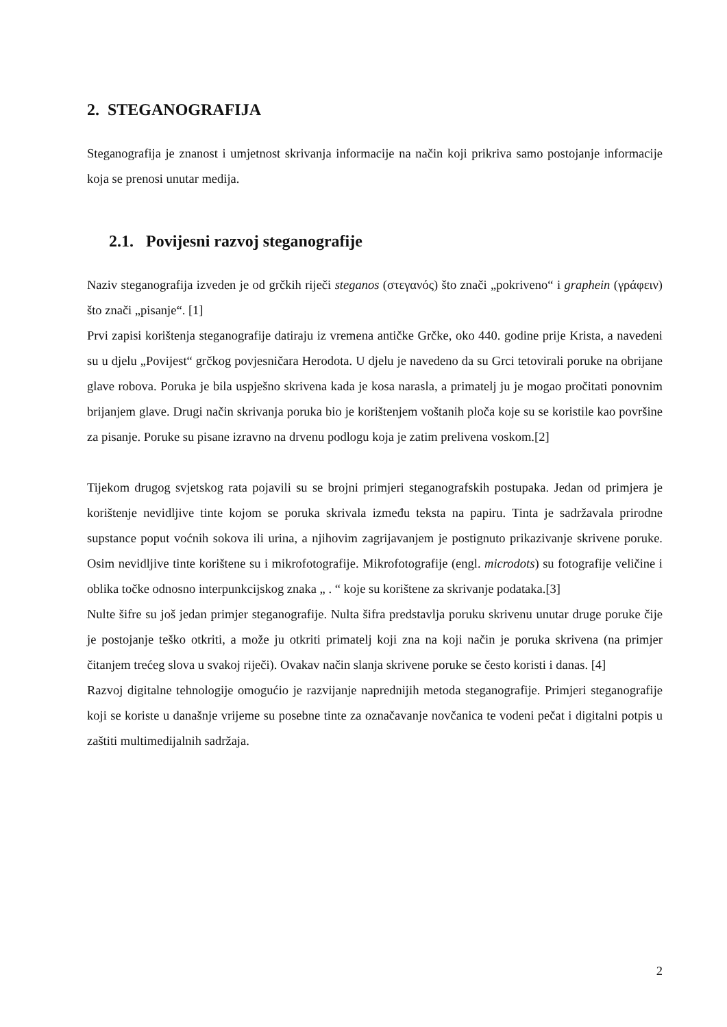2. STEGANOGRAFIJA
Steganografija je znanost i umjetnost skrivanja informacije na način koji prikriva samo postojanje informacije koja se prenosi unutar medija.
2.1. Povijesni razvoj steganografije
Naziv steganografija izveden je od grčkih riječi steganos (στεγανός) što znači „pokriveno“ i graphein (γράφειν) što znači „pisanje“. [1]
Prvi zapisi korištenja steganografije datiraju iz vremena antičke Grčke, oko 440. godine prije Krista, a navedeni su u djelu „Povijest“ grčkog povjesničara Herodota. U djelu je navedeno da su Grci tetovirali poruke na obrijane glave robova. Poruka je bila uspješno skrivena kada je kosa narasla, a primatelj ju je mogao pročitati ponovnim brijanjem glave. Drugi način skrivanja poruka bio je korištenjem voštanih ploča koje su se koristile kao površine za pisanje. Poruke su pisane izravno na drvenu podlogu koja je zatim prelivena voskom.[2]
Tijekom drugog svjetskog rata pojavili su se brojni primjeri steganografskih postupaka. Jedan od primjera je korištenje nevidljive tinte kojom se poruka skrivala između teksta na papiru. Tinta je sadržavala prirodne supstance poput voćnih sokova ili urina, a njihovim zagrijavanjem je postignuto prikazivanje skrivene poruke. Osim nevidljive tinte korištene su i mikrofotografije. Mikrofotografije (engl. microdots) su fotografije veličine i oblika točke odnosno interpunkcijskog znaka „ . “ koje su korištene za skrivanje podataka.[3]
Nulte šifre su još jedan primjer steganografije. Nulta šifra predstavlja poruku skrivenu unutar druge poruke čije je postojanje teško otkriti, a može ju otkriti primatelj koji zna na koji način je poruka skrivena (na primjer čitanjem trećeg slova u svakoj riječi). Ovakav način slanja skrivene poruke se često koristi i danas. [4]
Razvoj digitalne tehnologije omogućio je razvijanje naprednijih metoda steganografije. Primjeri steganografije koji se koriste u današnje vrijeme su posebne tinte za označavanje novčanica te vodeni pečat i digitalni potpis u zaštiti multimedijalnih sadržaja.
2